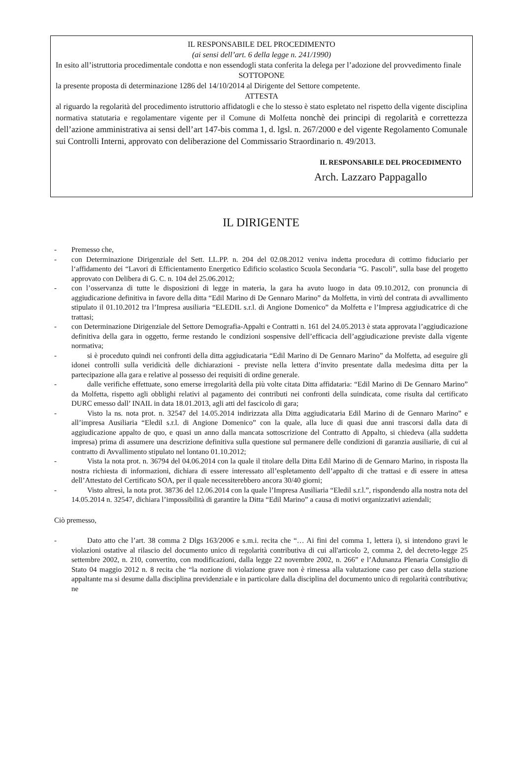IL RESPONSABILE DEL PROCEDIMENTO
(ai sensi dell’art. 6 della legge n. 241/1990)
In esito all’istruttoria procedimentale condotta e non essendogli stata conferita la delega per l’adozione del provvedimento finale
SOTTOPONE
la presente proposta di determinazione 1286 del 14/10/2014 al Dirigente del Settore competente.
ATTESTA
al riguardo la regolarità del procedimento istruttorio affidatogli e che lo stesso è stato espletato nel rispetto della vigente disciplina normativa statutaria e regolamentare vigente per il Comune di Molfetta nonchè dei principi di regolarità e correttezza dell’azione amministrativa ai sensi dell’art 147-bis comma 1, d. lgsl. n. 267/2000 e del vigente Regolamento Comunale sui Controlli Interni, approvato con deliberazione del Commissario Straordinario n. 49/2013.
IL RESPONSABILE DEL PROCEDIMENTO
Arch. Lazzaro Pappagallo
IL DIRIGENTE
- Premesso che,
- con Determinazione Dirigenziale del Sett. LL.PP. n. 204 del 02.08.2012 veniva indetta procedura di cottimo fiduciario per l‘affidamento dei “Lavori di Efficientamento Energetico Edificio scolastico Scuola Secondaria “G. Pascoli”, sulla base del progetto approvato con Delibera di G. C. n. 104 del 25.06.2012;
- con l’osservanza di tutte le disposizioni di legge in materia, la gara ha avuto luogo in data 09.10.2012, con pronuncia di aggiudicazione definitiva in favore della ditta “Edil Marino di De Gennaro Marino” da Molfetta, in virtù del contrata di avvallimento stipulato il 01.10.2012 tra l’Impresa ausiliaria “ELEDIL s.r.l. di Angione Domenico” da Molfetta e l’Impresa aggiudicatrice di che trattasi;
- con Determinazione Dirigenziale del Settore Demografia-Appalti e Contratti n. 161 del 24.05.2013 è stata approvata l’aggiudicazione definitiva della gara in oggetto, ferme restando le condizioni sospensive dell’efficacia dell’aggiudicazione previste dalla vigente normativa;
- si è proceduto quindi nei confronti della ditta aggiudicataria “Edil Marino di De Gennaro Marino” da Molfetta, ad eseguire gli idonei controlli sulla veridicità delle dichiarazioni - previste nella lettera d’invito presentate dalla medesima ditta per la partecipazione alla gara e relative al possesso dei requisiti di ordine generale.
- dalle verifiche effettuate, sono emerse irregolarità della più volte citata Ditta affidataria: “Edil Marino di De Gennaro Marino” da Molfetta, rispetto agli obblighi relativi al pagamento dei contributi nei confronti della suindicata, come risulta dal certificato DURC emesso dall’ INAIL in data 18.01.2013, agli atti del fascicolo di gara;
- Visto la ns. nota prot. n. 32547 del 14.05.2014 indirizzata alla Ditta aggiudicataria Edil Marino di de Gennaro Marino” e all’impresa Ausiliaria “Eledil s.r.l. di Angione Domenico” con la quale, alla luce di quasi due anni trascorsi dalla data di aggiudicazione appalto de quo, e quasi un anno dalla mancata sottoscrizione del Contratto di Appalto, si chiedeva (alla suddetta impresa) prima di assumere una descrizione definitiva sulla questione sul permanere delle condizioni di garanzia ausiliarie, di cui al contratto di Avvallimento stipulato nel lontano 01.10.2012;
- Vista la nota prot. n. 36794 del 04.06.2014 con la quale il titolare della Ditta Edil Marino di de Gennaro Marino, in risposta lla nostra richiesta di informazioni, dichiara di essere interessato all’espletamento dell’appalto di che trattasi e di essere in attesa dell’Attestato del Certificato SOA, per il quale necessiterebbero ancora 30/40 giorni;
- Visto altresì, la nota prot. 38736 del 12.06.2014 con la quale l’Impresa Ausiliaria “Eledil s.r.l.”, rispondendo alla nostra nota del 14.05.2014 n. 32547, dichiara l’impossibilità di garantire la Ditta “Edil Marino” a causa di motivi organizzativi aziendali;
Ciò premesso,
- Dato atto che l’art. 38 comma 2 Dlgs 163/2006 e s.m.i. recita che “… Ai fini del comma 1, lettera i), si intendono gravi le violazioni ostative al rilascio del documento unico di regolarità contributiva di cui all'articolo 2, comma 2, del decreto-legge 25 settembre 2002, n. 210, convertito, con modificazioni, dalla legge 22 novembre 2002, n. 266” e l’Adunanza Plenaria Consiglio di Stato 04 maggio 2012 n. 8 recita che “la nozione di violazione grave non è rimessa alla valutazione caso per caso della stazione appaltante ma si desume dalla disciplina previdenziale e in particolare dalla disciplina del documento unico di regolarità contributiva; ne